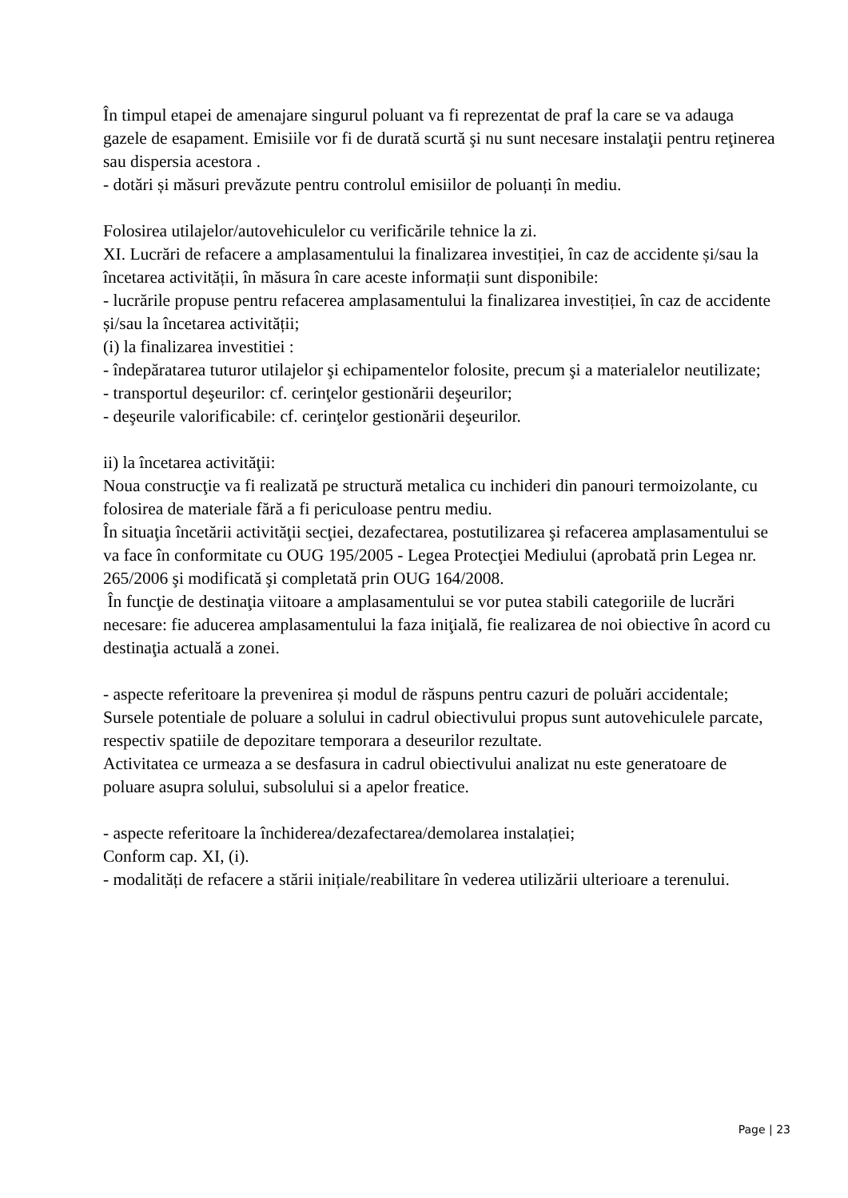În timpul etapei de amenajare singurul poluant va fi reprezentat de praf la care se va adauga gazele de esapament. Emisiile vor fi de durată scurtă şi nu sunt necesare instalaţii pentru reţinerea sau dispersia acestora .
- dotări și măsuri prevăzute pentru controlul emisiilor de poluanți în mediu.
Folosirea utilajelor/autovehiculelor cu verificările tehnice la zi.
XI. Lucrări de refacere a amplasamentului la finalizarea investiției, în caz de accidente și/sau la încetarea activității, în măsura în care aceste informații sunt disponibile:
- lucrările propuse pentru refacerea amplasamentului la finalizarea investiției, în caz de accidente și/sau la încetarea activității;
(i) la finalizarea investitiei :
- îndepăratarea tuturor utilajelor şi echipamentelor folosite, precum şi a materialelor neutilizate;
- transportul deşeurilor: cf. cerinţelor gestionării deşeurilor;
- deşeurile valorificabile: cf. cerinţelor gestionării deşeurilor.
ii) la încetarea activităţii:
Noua construcţie va fi realizată pe structură metalica cu inchideri din panouri termoizolante, cu folosirea de materiale fără a fi periculoase pentru mediu.
În situaţia încetării activităţii secţiei, dezafectarea, postutilizarea şi refacerea amplasamentului se va face în conformitate cu OUG 195/2005 - Legea Protecţiei Mediului (aprobată prin Legea nr. 265/2006 şi modificată şi completată prin OUG 164/2008.
În funcţie de destinaţia viitoare a amplasamentului se vor putea stabili categoriile de lucrări necesare: fie aducerea amplasamentului la faza iniţială, fie realizarea de noi obiective în acord cu destinaţia actuală a zonei.
- aspecte referitoare la prevenirea și modul de răspuns pentru cazuri de poluări accidentale;
Sursele potentiale de poluare a solului in cadrul obiectivului propus sunt autovehiculele parcate, respectiv spatiile de depozitare temporara a deseurilor rezultate.
Activitatea ce urmeaza a se desfasura in cadrul obiectivului analizat nu este generatoare de poluare asupra solului, subsolului si a apelor freatice.
- aspecte referitoare la închiderea/dezafectarea/demolarea instalației;
Conform cap. XI, (i).
- modalități de refacere a stării inițiale/reabilitare în vederea utilizării ulterioare a terenului.
Page | 23